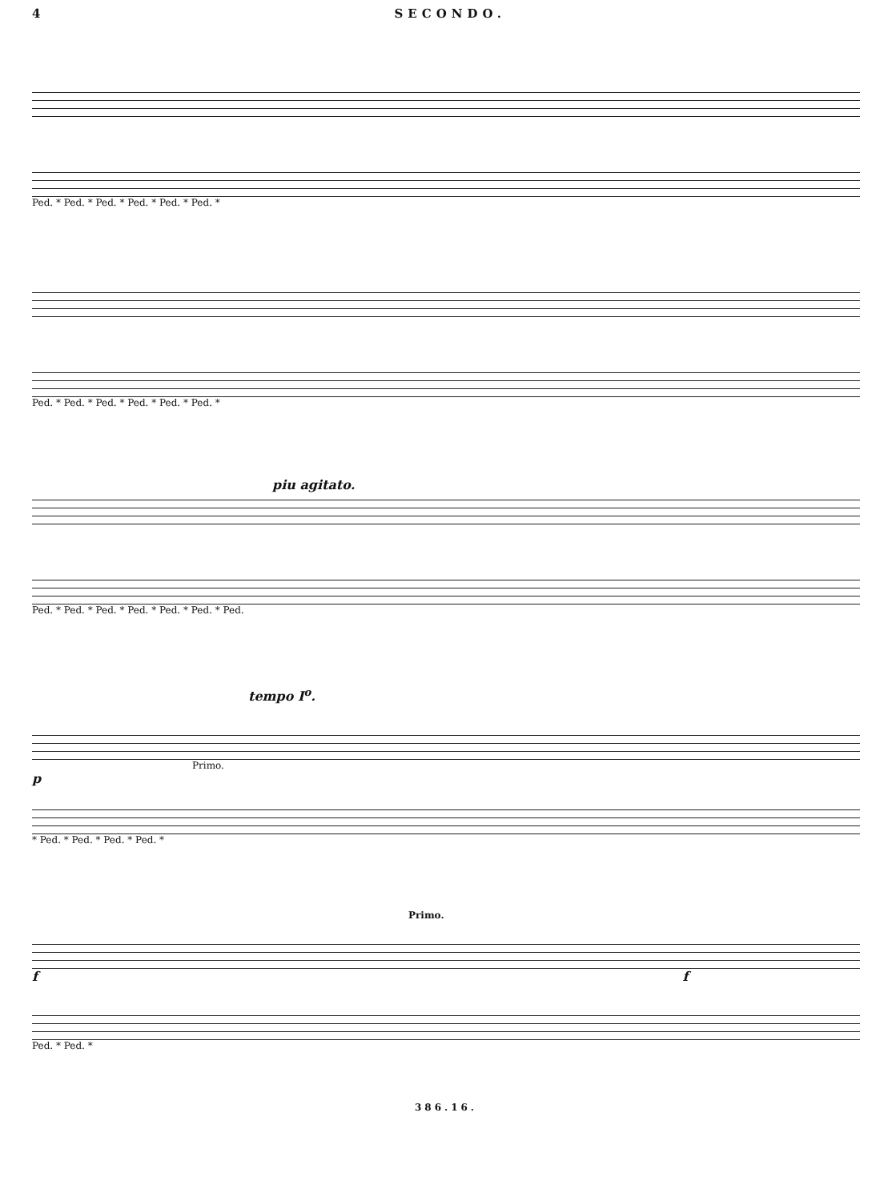4 SECONDO.
Ped. * Ped. * Ped. * Ped. * Ped. * Ped. *
Ped. * Ped. * Ped. * Ped. * Ped. * Ped. *
piu agitato.
Ped. * Ped. * Ped. * Ped. * Ped. * Ped. * Ped.
tempo I<sup>o</sup>.
Primo.
p
* Ped. * Ped. * Ped. * Ped. *
Primo.
f f
Ped. * Ped. *
386.16.